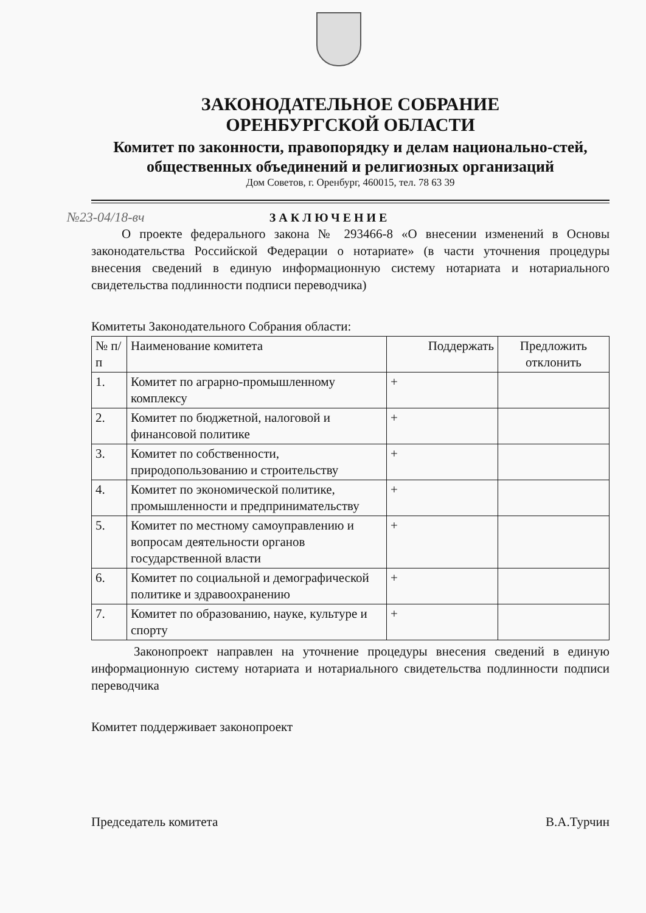ЗАКОНОДАТЕЛЬНОЕ СОБРАНИЕ
ОРЕНБУРГСКОЙ ОБЛАСТИ
Комитет по законности, правопорядку и делам национально-стей, общественных объединений и религиозных организаций
Дом Советов, г. Оренбург, 460015, тел. 78 63 39
№23-04/18-вч ЗАКЛЮЧЕНИЕ
О проекте федерального закона № 293466-8 «О внесении изменений в Основы законодательства Российской Федерации о нотариате» (в части уточнения процедуры внесения сведений в единую информационную систему нотариата и нотариального свидетельства подлинности подписи переводчика)
Комитеты Законодательного Собрания области:
| № п/п | Наименование комитета | Поддержать | Предложить отклонить |
| --- | --- | --- | --- |
| 1. | Комитет по аграрно-промышленному комплексу | + | |
| 2. | Комитет по бюджетной, налоговой и финансовой политике | + | |
| 3. | Комитет по собственности, природопользованию и строительству | + | |
| 4. | Комитет по экономической политике, промышленности и предпринимательству | + | |
| 5. | Комитет по местному самоуправлению и вопросам деятельности органов государственной власти | + | |
| 6. | Комитет по социальной и демографической политике и здравоохранению | + | |
| 7. | Комитет по образованию, науке, культуре и спорту | + | |
Законопроект направлен на уточнение процедуры внесения сведений в единую информационную систему нотариата и нотариального свидетельства подлинности подписи переводчика
Комитет поддерживает законопроект
Председатель комитета В.А.Турчин